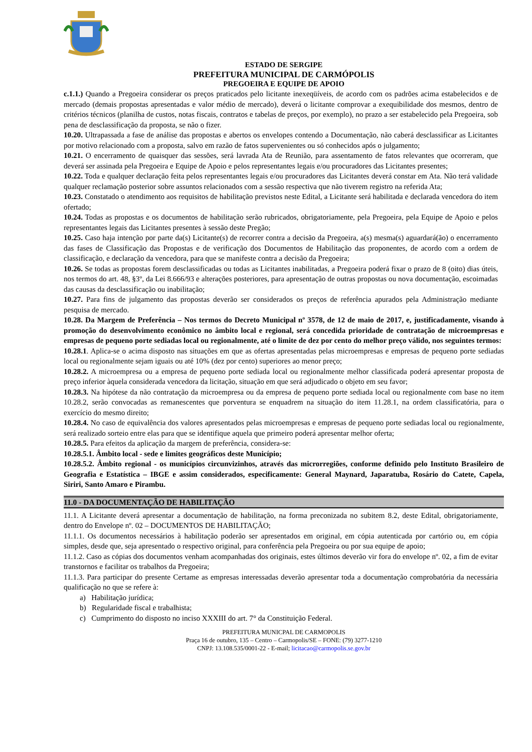ESTADO DE SERGIPE
PREFEITURA MUNICIPAL DE CARMÓPOLIS
PREGOEIRA E EQUIPE DE APOIO
c.1.1.) Quando a Pregoeira considerar os preços praticados pelo licitante inexeqüíveis, de acordo com os padrões acima estabelecidos e de mercado (demais propostas apresentadas e valor médio de mercado), deverá o licitante comprovar a exequibilidade dos mesmos, dentro de critérios técnicos (planilha de custos, notas fiscais, contratos e tabelas de preços, por exemplo), no prazo a ser estabelecido pela Pregoeira, sob pena de desclassificação da proposta, se não o fizer.
10.20. Ultrapassada a fase de análise das propostas e abertos os envelopes contendo a Documentação, não caberá desclassificar as Licitantes por motivo relacionado com a proposta, salvo em razão de fatos supervenientes ou só conhecidos após o julgamento;
10.21. O encerramento de quaisquer das sessões, será lavrada Ata de Reunião, para assentamento de fatos relevantes que ocorreram, que deverá ser assinada pela Pregoeira e Equipe de Apoio e pelos representantes legais e/ou procuradores das Licitantes presentes;
10.22. Toda e qualquer declaração feita pelos representantes legais e/ou procuradores das Licitantes deverá constar em Ata. Não terá validade qualquer reclamação posterior sobre assuntos relacionados com a sessão respectiva que não tiverem registro na referida Ata;
10.23. Constatado o atendimento aos requisitos de habilitação previstos neste Edital, a Licitante será habilitada e declarada vencedora do item ofertado;
10.24. Todas as propostas e os documentos de habilitação serão rubricados, obrigatoriamente, pela Pregoeira, pela Equipe de Apoio e pelos representantes legais das Licitantes presentes à sessão deste Pregão;
10.25. Caso haja intenção por parte da(s) Licitante(s) de recorrer contra a decisão da Pregoeira, a(s) mesma(s) aguardará(ão) o encerramento das fases de Classificação das Propostas e de verificação dos Documentos de Habilitação das proponentes, de acordo com a ordem de classificação, e declaração da vencedora, para que se manifeste contra a decisão da Pregoeira;
10.26. Se todas as propostas forem desclassificadas ou todas as Licitantes inabilitadas, a Pregoeira poderá fixar o prazo de 8 (oito) dias úteis, nos termos do art. 48, §3º, da Lei 8.666/93 e alterações posteriores, para apresentação de outras propostas ou nova documentação, escoimadas das causas da desclassificação ou inabilitação;
10.27. Para fins de julgamento das propostas deverão ser considerados os preços de referência apurados pela Administração mediante pesquisa de mercado.
10.28. Da Margem de Preferência – Nos termos do Decreto Municipal nº 3578, de 12 de maio de 2017, e, justificadamente, visando à promoção do desenvolvimento econômico no âmbito local e regional, será concedida prioridade de contratação de microempresas e empresas de pequeno porte sediadas local ou regionalmente, até o limite de dez por cento do melhor preço válido, nos seguintes termos:
10.28.1. Aplica-se o acima disposto nas situações em que as ofertas apresentadas pelas microempresas e empresas de pequeno porte sediadas local ou regionalmente sejam iguais ou até 10% (dez por cento) superiores ao menor preço;
10.28.2. A microempresa ou a empresa de pequeno porte sediada local ou regionalmente melhor classificada poderá apresentar proposta de preço inferior àquela considerada vencedora da licitação, situação em que será adjudicado o objeto em seu favor;
10.28.3. Na hipótese da não contratação da microempresa ou da empresa de pequeno porte sediada local ou regionalmente com base no item 10.28.2, serão convocadas as remanescentes que porventura se enquadrem na situação do item 11.28.1, na ordem classificatória, para o exercício do mesmo direito;
10.28.4. No caso de equivalência dos valores apresentados pelas microempresas e empresas de pequeno porte sediadas local ou regionalmente, será realizado sorteio entre elas para que se identifique aquela que primeiro poderá apresentar melhor oferta;
10.28.5. Para efeitos da aplicação da margem de preferência, considera-se:
10.28.5.1. Âmbito local - sede e limites geográficos deste Município;
10.28.5.2. Âmbito regional - os municípios circunvizinhos, através das microrregiões, conforme definido pelo Instituto Brasileiro de Geografia e Estatística – IBGE e assim considerados, especificamente: General Maynard, Japaratuba, Rosário do Catete, Capela, Siriri, Santo Amaro e Pirambu.
11.0 - DA DOCUMENTAÇÃO DE HABILITAÇÃO
11.1. A Licitante deverá apresentar a documentação de habilitação, na forma preconizada no subitem 8.2, deste Edital, obrigatoriamente, dentro do Envelope nº. 02 – DOCUMENTOS DE HABILITAÇÃO;
11.1.1. Os documentos necessários à habilitação poderão ser apresentados em original, em cópia autenticada por cartório ou, em cópia simples, desde que, seja apresentado o respectivo original, para conferência pela Pregoeira ou por sua equipe de apoio;
11.1.2. Caso as cópias dos documentos venham acompanhadas dos originais, estes últimos deverão vir fora do envelope nº. 02, a fim de evitar transtornos e facilitar os trabalhos da Pregoeira;
11.1.3. Para participar do presente Certame as empresas interessadas deverão apresentar toda a documentação comprobatória da necessária qualificação no que se refere à:
a) Habilitação jurídica;
b) Regularidade fiscal e trabalhista;
c) Cumprimento do disposto no inciso XXXIII do art. 7° da Constituição Federal.
PREFEITURA MUNICPAL DE CARMOPOLIS
Praça 16 de outubro, 135 – Centro – Carmopolis/SE – FONE: (79) 3277-1210
CNPJ: 13.108.535/0001-22 - E-mail; licitacao@carmopolis.se.gov.br